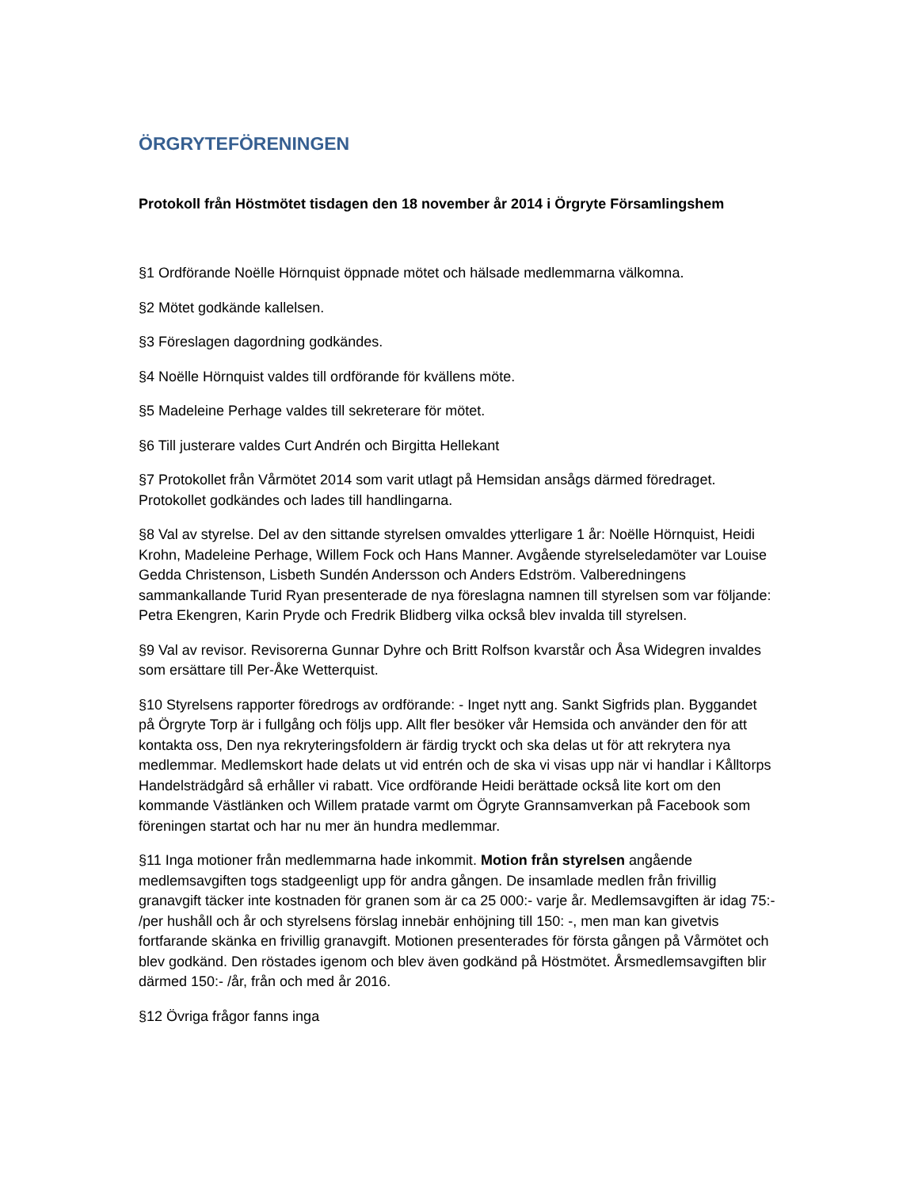ÖRGRYTEFÖRENINGEN
Protokoll från Höstmötet tisdagen den 18 november år 2014 i Örgryte Församlingshem
§1 Ordförande Noëlle Hörnquist öppnade mötet och hälsade medlemmarna välkomna.
§2 Mötet godkände kallelsen.
§3 Föreslagen dagordning godkändes.
§4 Noëlle Hörnquist valdes till ordförande för kvällens möte.
§5 Madeleine Perhage valdes till sekreterare för mötet.
§6 Till justerare valdes Curt Andrén och Birgitta Hellekant
§7 Protokollet från Vårmötet 2014 som varit utlagt på Hemsidan ansågs därmed föredraget. Protokollet godkändes och lades till handlingarna.
§8 Val av styrelse. Del av den sittande styrelsen omvaldes ytterligare 1 år: Noëlle Hörnquist, Heidi Krohn, Madeleine Perhage, Willem Fock och Hans Manner. Avgående styrelseledamöter var Louise Gedda Christenson, Lisbeth Sundén Andersson och Anders Edström. Valberedningens sammankallande Turid Ryan presenterade de nya föreslagna namnen till styrelsen som var följande: Petra Ekengren, Karin Pryde och Fredrik Blidberg vilka också blev invalda till styrelsen.
§9 Val av revisor. Revisorerna Gunnar Dyhre och Britt Rolfson kvarstår och Åsa Widegren invaldes som ersättare till Per-Åke Wetterquist.
§10 Styrelsens rapporter föredrogs av ordförande: - Inget nytt ang. Sankt Sigfrids plan. Byggandet på Örgryte Torp är i fullgång och följs upp. Allt fler besöker vår Hemsida och använder den för att kontakta oss, Den nya rekryteringsfoldern är färdig tryckt och ska delas ut för att rekrytera nya medlemmar. Medlemskort hade delats ut vid entrén och de ska vi visas upp när vi handlar i Kålltorps Handelsträdgård så erhåller vi rabatt. Vice ordförande Heidi berättade också lite kort om den kommande Västlänken och Willem pratade varmt om Ögryte Grannsamverkan på Facebook som föreningen startat och har nu mer än hundra medlemmar.
§11 Inga motioner från medlemmarna hade inkommit. Motion från styrelsen angående medlemsavgiften togs stadgeenligt upp för andra gången. De insamlade medlen från frivillig granavgift täcker inte kostnaden för granen som är ca 25 000:- varje år. Medlemsavgiften är idag 75:- /per hushåll och år och styrelsens förslag innebär enhöjning till 150: -, men man kan givetvis fortfarande skänka en frivillig granavgift. Motionen presenterades för första gången på Vårmötet och blev godkänd. Den röstades igenom och blev även godkänd på Höstmötet. Årsmedlemsavgiften blir därmed 150:- /år, från och med år 2016.
§12 Övriga frågor fanns inga